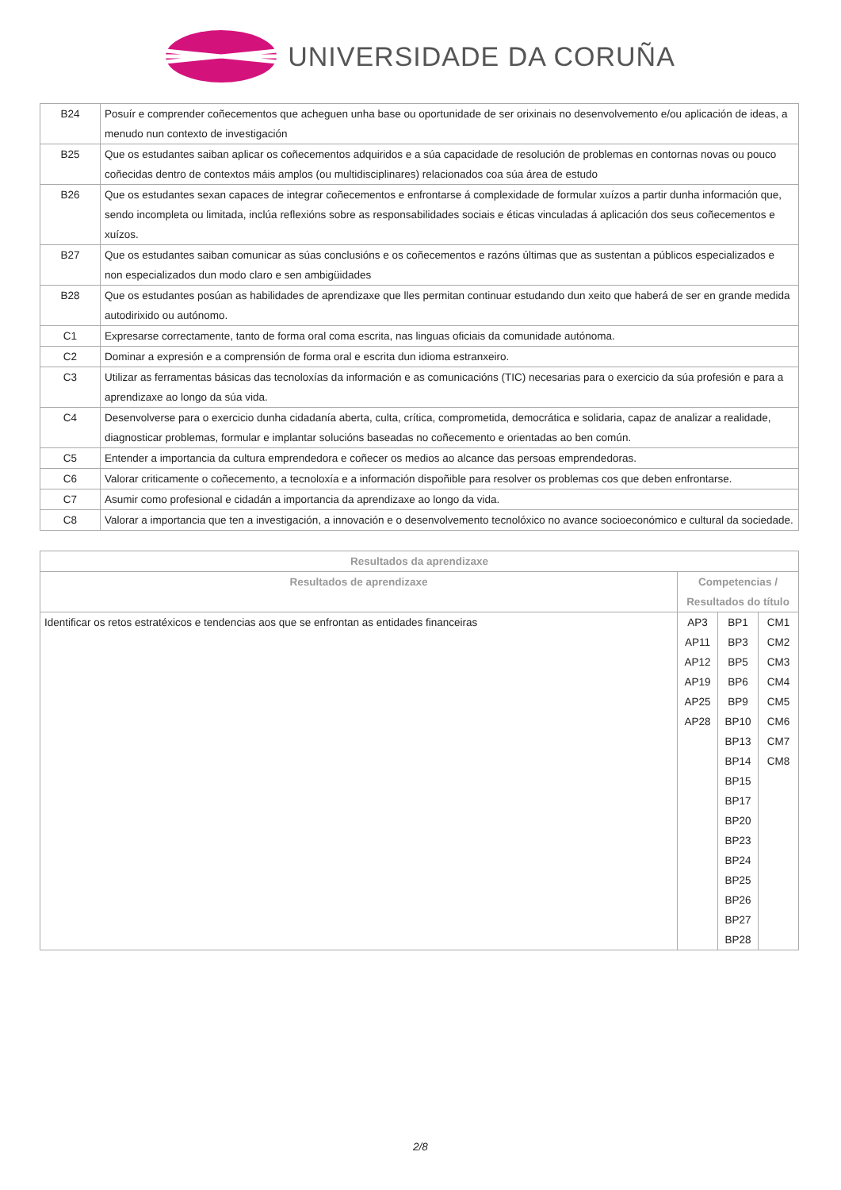UNIVERSIDADE DA CORUÑA
| B24 | Posuír e comprender coñecementos que acheguen unha base ou oportunidade de ser orixinais no desenvolvemento e/ou aplicación de ideas, a menudo nun contexto de investigación |
| B25 | Que os estudantes saiban aplicar os coñecementos adquiridos e a súa capacidade de resolución de problemas en contornas novas ou pouco coñecidas dentro de contextos máis amplos (ou multidisciplinares) relacionados coa súa área de estudo |
| B26 | Que os estudantes sexan capaces de integrar coñecementos e enfrontarse á complexidade de formular xuízos a partir dunha información que, sendo incompleta ou limitada, inclúa reflexións sobre as responsabilidades sociais e éticas vinculadas á aplicación dos seus coñecementos e xuízos. |
| B27 | Que os estudantes saiban comunicar as súas conclusións e os coñecementos e razóns últimas que as sustentan a públicos especializados e non especializados dun modo claro e sen ambigüidades |
| B28 | Que os estudantes posúan as habilidades de aprendizaxe que lles permitan continuar estudando dun xeito que haberá de ser en grande medida autodirixido ou autónomo. |
| C1 | Expresarse correctamente, tanto de forma oral coma escrita, nas linguas oficiais da comunidade autónoma. |
| C2 | Dominar a expresión e a comprensión de forma oral e escrita dun idioma estranxeiro. |
| C3 | Utilizar as ferramentas básicas das tecnoloxías da información e as comunicacións (TIC) necesarias para o exercicio da súa profesión e para a aprendizaxe ao longo da súa vida. |
| C4 | Desenvolverse para o exercicio dunha cidadanía aberta, culta, crítica, comprometida, democrática e solidaria, capaz de analizar a realidade, diagnosticar problemas, formular e implantar solucións baseadas no coñecemento e orientadas ao ben común. |
| C5 | Entender a importancia da cultura emprendedora e coñecer os medios ao alcance das persoas emprendedoras. |
| C6 | Valorar criticamente o coñecemento, a tecnoloxía e a información dispoñible para resolver os problemas cos que deben enfrontarse. |
| C7 | Asumir como profesional e cidadán a importancia da aprendizaxe ao longo da vida. |
| C8 | Valorar a importancia que ten a investigación, a innovación e o desenvolvemento tecnolóxico no avance socioeconómico e cultural da sociedade. |
| Resultados da aprendizaxe | | | |
| --- | --- | --- | --- |
| Resultados de aprendizaxe | Competencias / Resultados do título | | |
| Identificar os retos estratéxicos e tendencias aos que se enfrontan as entidades financeiras | AP3 AP11 AP12 AP19 AP25 AP28 | BP1 BP3 BP5 BP6 BP9 BP10 BP13 BP14 BP15 BP17 BP20 BP23 BP24 BP25 BP26 BP27 BP28 | CM1 CM2 CM3 CM4 CM5 CM6 CM7 CM8 |
2/8